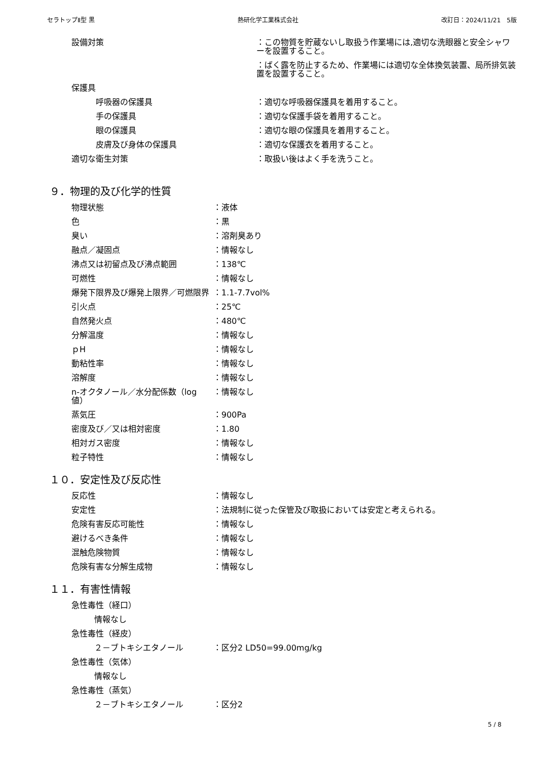セラトップⅡ型 黒 熱研化学工業株式会社 改訂日：2024/11/21　5版
設備対策 ：この物質を貯蔵ないし取扱う作業場には,適切な洗眼器と安全シャワーを設置すること。
：ばく露を防止するため、作業場には適切な全体換気装置、局所排気装置を設置すること。
保護具
　　　呼吸器の保護具 ：適切な呼吸器保護具を着用すること。
　　　手の保護具 ：適切な保護手袋を着用すること。
　　　眼の保護具 ：適切な眼の保護具を着用すること。
　　　皮膚及び身体の保護具 ：適切な保護衣を着用すること。
適切な衛生対策 ：取扱い後はよく手を洗うこと。
９．物理的及び化学的性質
物理状態 ：液体
色 ：黒
臭い ：溶剤臭あり
融点／凝固点 ：情報なし
沸点又は初留点及び沸点範囲 ：138℃
可燃性 ：情報なし
爆発下限界及び爆発上限界／可燃限界 ：1.1-7.7vol%
引火点 ：25℃
自然発火点 ：480℃
分解温度 ：情報なし
ｐH ：情報なし
動粘性率 ：情報なし
溶解度 ：情報なし
n-オクタノール／水分配係数（log 値）
：情報なし
蒸気圧 ：900Pa
密度及び／又は相対密度 ：1.80
相対ガス密度 ：情報なし
粒子特性 ：情報なし
１０．安定性及び反応性
反応性 ：情報なし
安定性 ：法規制に従った保管及び取扱においては安定と考えられる。
危険有害反応可能性 ：情報なし
避けるべき条件 ：情報なし
混触危険物質 ：情報なし
危険有害な分解生成物 ：情報なし
１１．有害性情報
急性毒性（経口）
情報なし
急性毒性（経皮）
２－ブトキシエタノール ：区分2 LD50=99.00mg/kg
急性毒性（気体）
情報なし
急性毒性（蒸気）
２－ブトキシエタノール ：区分2
5 / 8